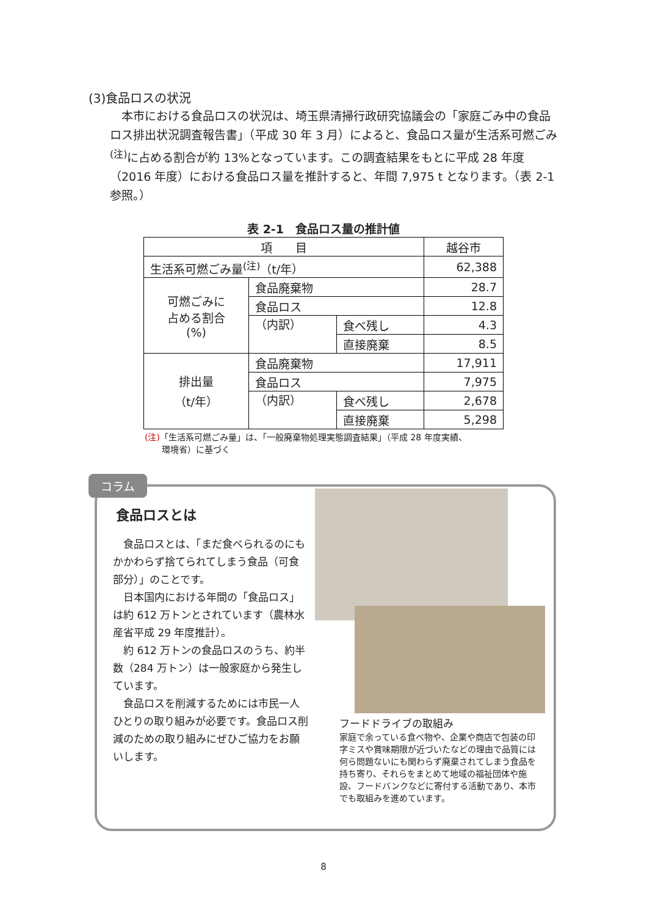(3)食品ロスの状況
本市における食品ロスの状況は、埼玉県清掃行政研究協議会の「家庭ごみ中の食品ロス排出状況調査報告書」（平成 30 年 3 月）によると、食品ロス量が生活系可燃ごみ<sup>(注)</sup>に占める割合が約 13%となっています。この調査結果をもとに平成 28 年度（2016 年度）における食品ロス量を推計すると、年間 7,975 t となります。（表 2-1 参照。）
表 2-1　食品ロス量の推計値
| 項 目 | | | 越谷市 |
| 生活系可燃ごみ量<sup>(注)</sup>（t/年） | | | 62,388 |
| 可燃ごみに 占める割合 (%) | 食品廃棄物 | | 28.7 |
| | 食品ロス | | 12.8 |
| | （内訳） | 食べ残し | 4.3 |
| | | 直接廃棄 | 8.5 |
| 排出量 （t/年） | 食品廃棄物 | | 17,911 |
| | 食品ロス | | 7,975 |
| | （内訳） | 食べ残し | 2,678 |
| | | 直接廃棄 | 5,298 |
(注)「生活系可燃ごみ量」は、「一般廃棄物処理実態調査結果」（平成 28 年度実績、
　　環境省）に基づく
コラム
食品ロスとは
食品ロスとは、「まだ食べられるのにもかかわらず捨てられてしまう食品（可食部分）」のことです。
日本国内における年間の「食品ロス」は約 612 万トンとされています（農林水産省平成 29 年度推計）。
約 612 万トンの食品ロスのうち、約半数（284 万トン）は一般家庭から発生しています。
食品ロスを削減するためには市民一人ひとりの取り組みが必要です。食品ロス削減のための取り組みにぜひご協力をお願いします。
フードドライブの取組み
家庭で余っている食べ物や、企業や商店で包装の印字ミスや賞味期限が近づいたなどの理由で品質には何ら問題ないにも関わらず廃棄されてしまう食品を持ち寄り、それらをまとめて地域の福祉団体や施設、フードバンクなどに寄付する活動であり、本市でも取組みを進めています。
8